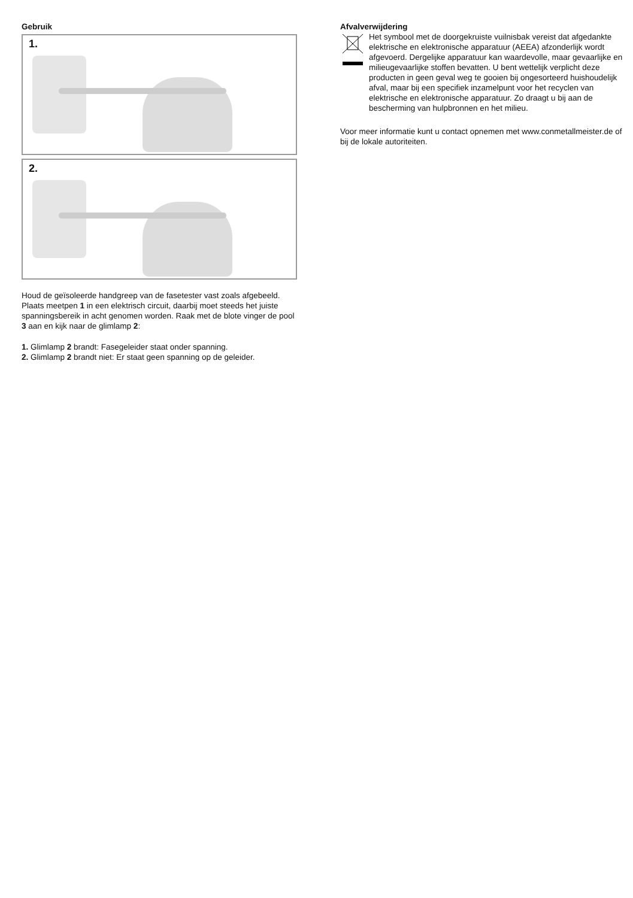Gebruik
1.
2.
Houd de geïsoleerde handgreep van de fasetester vast zoals afgebeeld. Plaats meetpen 1 in een elektrisch circuit, daarbij moet steeds het juiste spanningsbereik in acht genomen worden. Raak met de blote vinger de pool 3 aan en kijk naar de glimlamp 2:
1. Glimlamp 2 brandt: Fasegeleider staat onder spanning.
2. Glimlamp 2 brandt niet: Er staat geen spanning op de geleider.
Afvalverwijdering
Het symbool met de doorgekruiste vuilnisbak vereist dat afgedankte elektrische en elektronische apparatuur (AEEA) afzonderlijk wordt afgevoerd. Dergelijke apparatuur kan waardevolle, maar gevaarlijke en milieugevaarlijke stoffen bevatten. U bent wettelijk verplicht deze producten in geen geval weg te gooien bij ongesorteerd huishoudelijk afval, maar bij een specifiek inzamelpunt voor het recyclen van elektrische en elektronische apparatuur. Zo draagt u bij aan de bescherming van hulpbronnen en het milieu.
Voor meer informatie kunt u contact opnemen met www.conmetallmeister.de of bij de lokale autoriteiten.